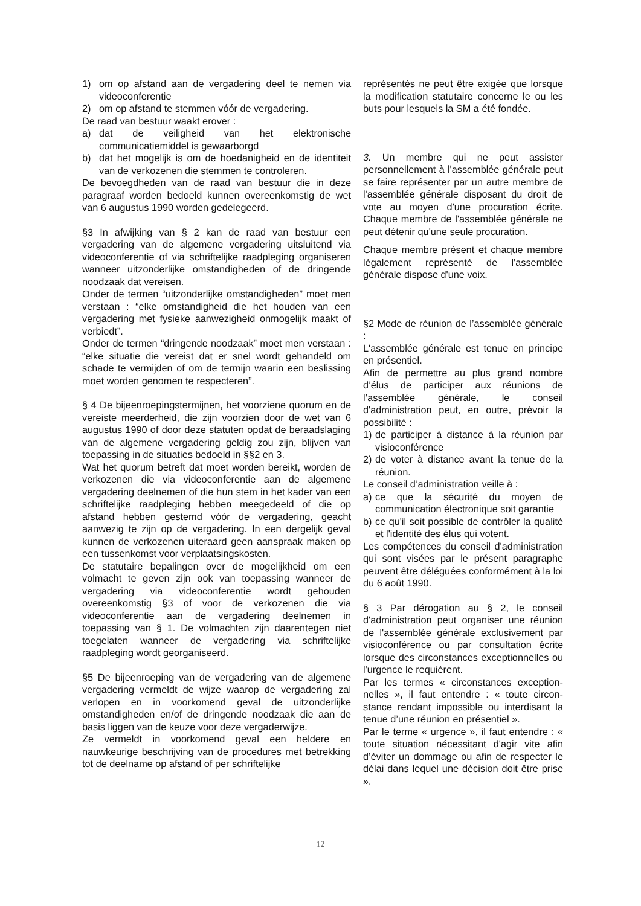1) om op afstand aan de vergadering deel te nemen via videoconferentie
2) om op afstand te stemmen vóór de vergadering.
De raad van bestuur waakt erover :
a) dat de veiligheid van het elektronische communicatiemiddel is gewaarborgd
b) dat het mogelijk is om de hoedanigheid en de identiteit van de verkozenen die stemmen te controleren.
De bevoegdheden van de raad van bestuur die in deze paragraaf worden bedoeld kunnen overeenkomstig de wet van 6 augustus 1990 worden gedelegeerd.
§3 In afwijking van § 2 kan de raad van bestuur een vergadering van de algemene vergadering uitsluitend via videoconferentie of via schriftelijke raadpleging organiseren wanneer uitzonderlijke omstandigheden of de dringende noodzaak dat vereisen.
Onder de termen “uitzonderlijke omstandigheden” moet men verstaan : “elke omstandigheid die het houden van een vergadering met fysieke aanwezigheid onmogelijk maakt of verbiedt”.
Onder de termen “dringende noodzaak” moet men verstaan : “elke situatie die vereist dat er snel wordt gehandeld om schade te vermijden of om de termijn waarin een beslissing moet worden genomen te respecteren”.
§ 4 De bijeenroepingstermijnen, het voorziene quorum en de vereiste meerderheid, die zijn voorzien door de wet van 6 augustus 1990 of door deze statuten opdat de beraadslaging van de algemene vergadering geldig zou zijn, blijven van toepassing in de situaties bedoeld in §§2 en 3.
Wat het quorum betreft dat moet worden bereikt, worden de verkozenen die via videoconferentie aan de algemene vergadering deelnemen of die hun stem in het kader van een schriftelijke raadpleging hebben meegedeeld of die op afstand hebben gestemd vóór de vergadering, geacht aanwezig te zijn op de vergadering. In een dergelijk geval kunnen de verkozenen uiteraard geen aanspraak maken op een tussenkomst voor verplaatsingskosten.
De statutaire bepalingen over de mogelijkheid om een volmacht te geven zijn ook van toepassing wanneer de vergadering via videoconferentie wordt gehouden overeenkomstig §3 of voor de verkozenen die via videoconferentie aan de vergadering deelnemen in toepassing van § 1. De volmachten zijn daarentegen niet toegelaten wanneer de vergadering via schriftelijke raadpleging wordt georganiseerd.
§5 De bijeenroeping van de vergadering van de algemene vergadering vermeldt de wijze waarop de vergadering zal verlopen en in voorkomend geval de uitzonderlijke omstandigheden en/of de dringende noodzaak die aan de basis liggen van de keuze voor deze vergaderwijze.
Ze vermeldt in voorkomend geval een heldere en nauwkeurige beschrijving van de procedures met betrekking tot de deelname op afstand of per schriftelijke
représentés ne peut être exigée que lorsque la modification statutaire concerne le ou les buts pour lesquels la SM a été fondée.
3. Un membre qui ne peut assister personnellement à l'assemblée générale peut se faire représenter par un autre membre de l'assemblée générale disposant du droit de vote au moyen d'une procuration écrite. Chaque membre de l'assemblée générale ne peut détenir qu'une seule procuration.
Chaque membre présent et chaque membre légalement représenté de l'assemblée générale dispose d'une voix.
§2 Mode de réunion de l’assemblée générale :
L'assemblée générale est tenue en principe en présentiel.
Afin de permettre au plus grand nombre d’élus de participer aux réunions de l’assemblée générale, le conseil d'administration peut, en outre, prévoir la possibilité :
1) de participer à distance à la réunion par visioconférence
2) de voter à distance avant la tenue de la réunion.
Le conseil d’administration veille à :
a) ce que la sécurité du moyen de communication électronique soit garantie
b) ce qu'il soit possible de contrôler la qualité et l'identité des élus qui votent.
Les compétences du conseil d'administra­tion qui sont visées par le présent para­graphe peuvent être déléguées conformé­ment à la loi du 6 août 1990.
§ 3 Par dérogation au § 2, le conseil d'administration peut organiser une réunion de l'assemblée générale exclusivement par visioconférence ou par consultation écrite lorsque des circonstances exceptionnelles ou l'urgence le requièrent.
Par les termes « circonstances exception­nelles », il faut entendre : « toute circon­stance rendant impossible ou interdisant la tenue d’une réunion en présentiel ».
Par le terme « urgence », il faut entendre : « toute situation nécessitant d'agir vite afin d’éviter un dommage ou afin de respecter le délai dans lequel une décision doit être prise ».
12